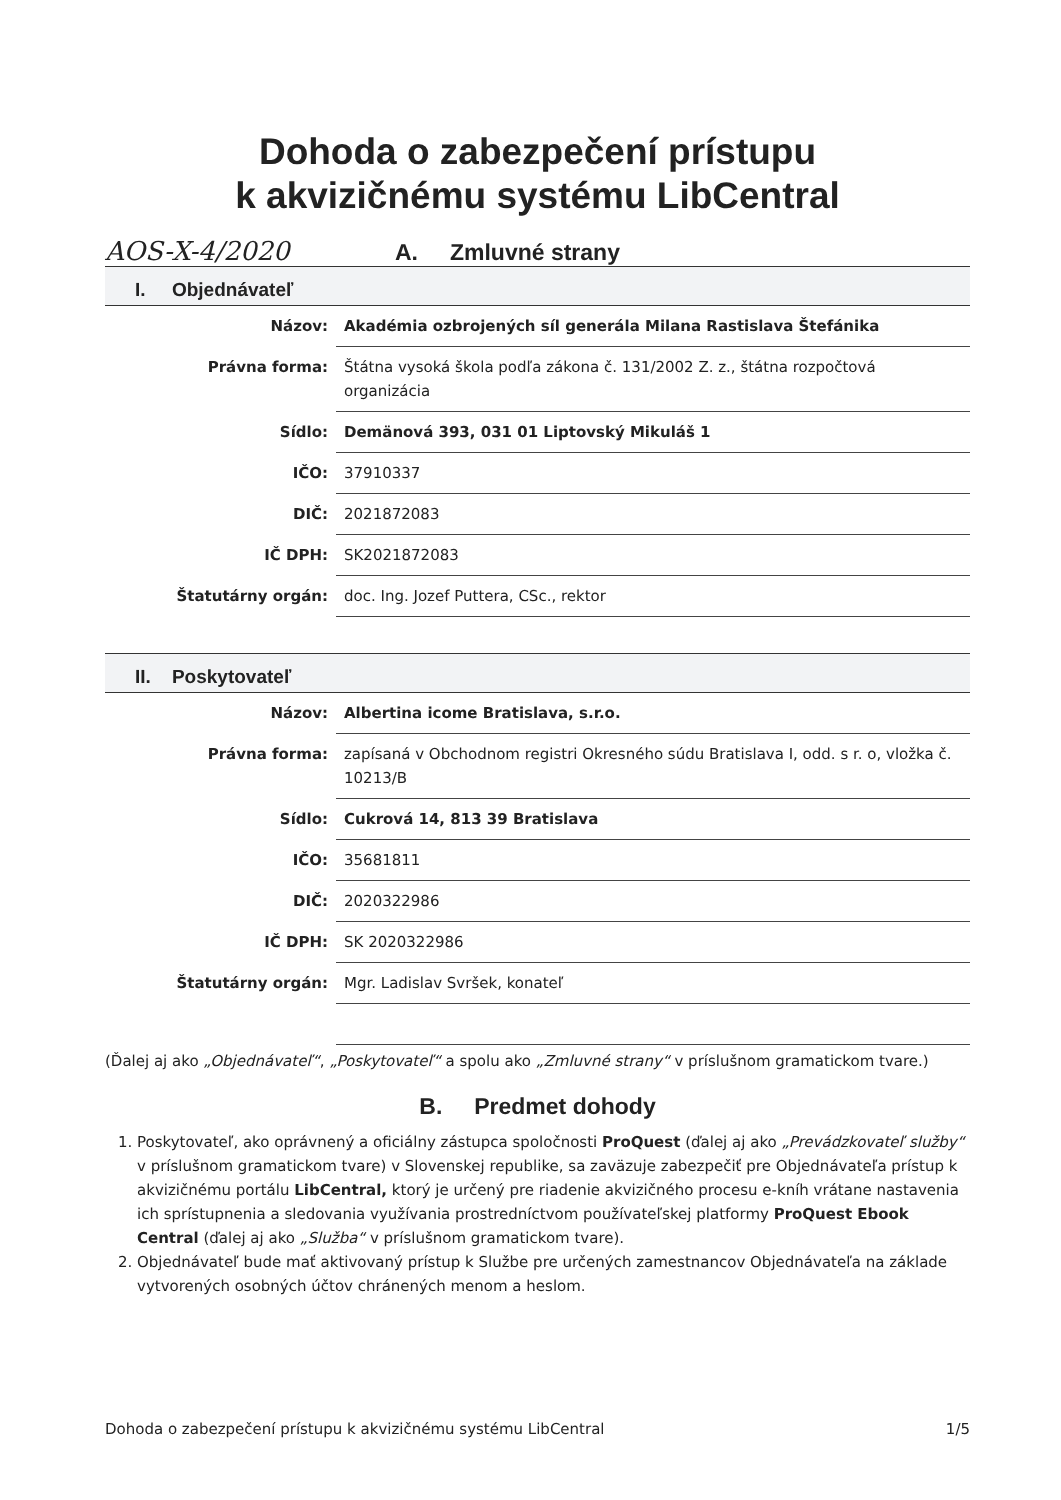Dohoda o zabezpečení prístupu
k akvizičnému systému LibCentral
AOS-X-4/2020 A. Zmluvné strany
I. Objednávateľ
| Názov: | Akadémia ozbrojených síl generála Milana Rastislava Štefánika |
| Právna forma: | Štátna vysoká škola podľa zákona č. 131/2002 Z. z., štátna rozpočtová organizácia |
| Sídlo: | Demänová 393, 031 01 Liptovský Mikuláš 1 |
| IČO: | 37910337 |
| DIČ: | 2021872083 |
| IČ DPH: | SK2021872083 |
| Štatutárny orgán: | doc. Ing. Jozef Puttera, CSc., rektor |
II. Poskytovateľ
| Názov: | Albertina icome Bratislava, s.r.o. |
| Právna forma: | zapísaná v Obchodnom registri Okresného súdu Bratislava I, odd. s r. o, vložka č. 10213/B |
| Sídlo: | Cukrová 14, 813 39 Bratislava |
| IČO: | 35681811 |
| DIČ: | 2020322986 |
| IČ DPH: | SK 2020322986 |
| Štatutárny orgán: | Mgr. Ladislav Svršek, konateľ |
(Ďalej aj ako „Objednávateľ“, „Poskytovateľ“ a spolu ako „Zmluvné strany“ v príslušnom gramatickom tvare.)
B. Predmet dohody
1. Poskytovateľ, ako oprávnený a oficiálny zástupca spoločnosti ProQuest (ďalej aj ako „Prevádzkovateľ služby“ v príslušnom gramatickom tvare) v Slovenskej republike, sa zaväzuje zabezpečiť pre Objednávateľa prístup k akvizičnému portálu LibCentral, ktorý je určený pre riadenie akvizičného procesu e-kníh vrátane nastavenia ich sprístupnenia a sledovania využívania prostredníctvom používateľskej platformy ProQuest Ebook Central (ďalej aj ako „Služba“ v príslušnom gramatickom tvare).
2. Objednávateľ bude mať aktivovaný prístup k Službe pre určených zamestnancov Objednávateľa na základe vytvorených osobných účtov chránených menom a heslom.
Dohoda o zabezpečení prístupu k akvizičnému systému LibCentral 1/5